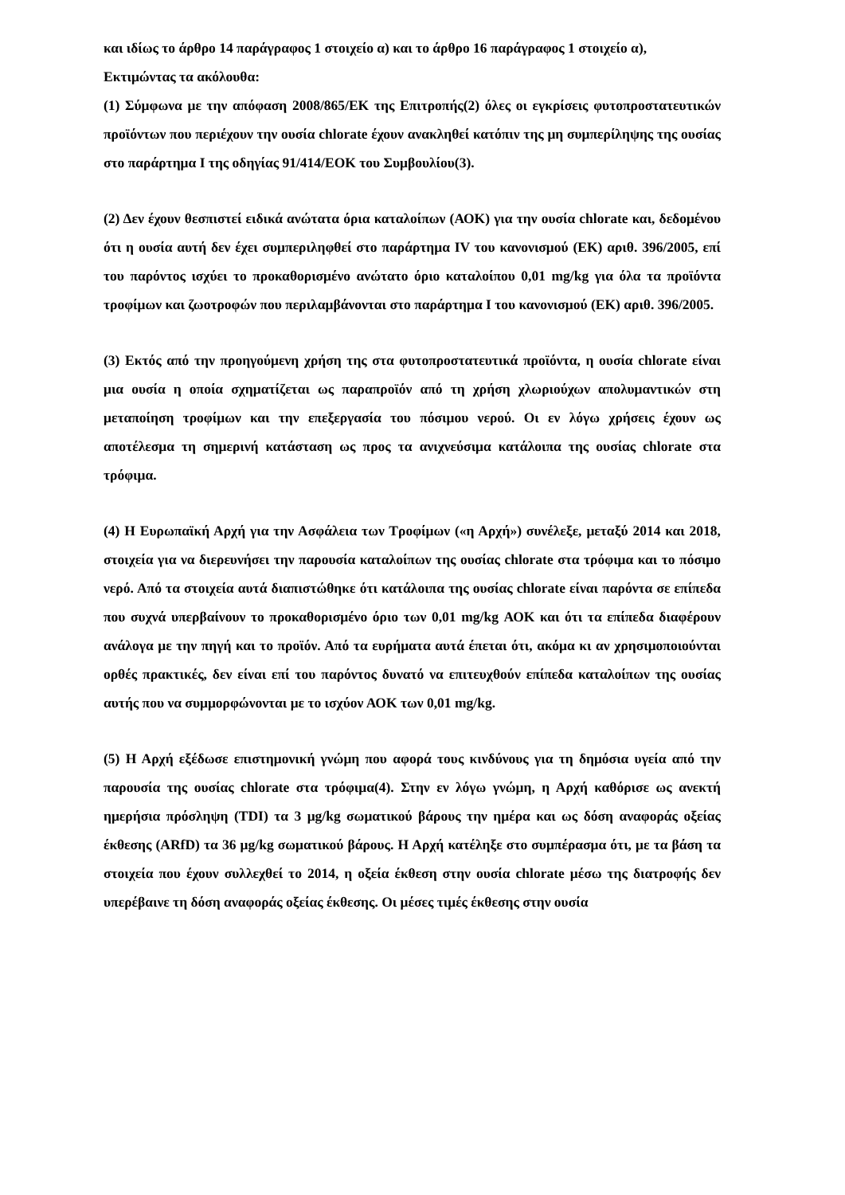και ιδίως το άρθρο 14 παράγραφος 1 στοιχείο α) και το άρθρο 16 παράγραφος 1 στοιχείο α),
Εκτιμώντας τα ακόλουθα:
(1) Σύμφωνα με την απόφαση 2008/865/ΕΚ της Επιτροπής(2) όλες οι εγκρίσεις φυτοπροστατευτικών προϊόντων που περιέχουν την ουσία chlorate έχουν ανακληθεί κατόπιν της μη συμπερίληψης της ουσίας στο παράρτημα I της οδηγίας 91/414/ΕΟΚ του Συμβουλίου(3).
(2) Δεν έχουν θεσπιστεί ειδικά ανώτατα όρια καταλοίπων (ΑΟΚ) για την ουσία chlorate και, δεδομένου ότι η ουσία αυτή δεν έχει συμπεριληφθεί στο παράρτημα IV του κανονισμού (ΕΚ) αριθ. 396/2005, επί του παρόντος ισχύει το προκαθορισμένο ανώτατο όριο καταλοίπου 0,01 mg/kg για όλα τα προϊόντα τροφίμων και ζωοτροφών που περιλαμβάνονται στο παράρτημα I του κανονισμού (ΕΚ) αριθ. 396/2005.
(3) Εκτός από την προηγούμενη χρήση της στα φυτοπροστατευτικά προϊόντα, η ουσία chlorate είναι μια ουσία η οποία σχηματίζεται ως παραπροϊόν από τη χρήση χλωριούχων απολυμαντικών στη μεταποίηση τροφίμων και την επεξεργασία του πόσιμου νερού. Οι εν λόγω χρήσεις έχουν ως αποτέλεσμα τη σημερινή κατάσταση ως προς τα ανιχνεύσιμα κατάλοιπα της ουσίας chlorate στα τρόφιμα.
(4) Η Ευρωπαϊκή Αρχή για την Ασφάλεια των Τροφίμων («η Αρχή») συνέλεξε, μεταξύ 2014 και 2018, στοιχεία για να διερευνήσει την παρουσία καταλοίπων της ουσίας chlorate στα τρόφιμα και το πόσιμο νερό. Από τα στοιχεία αυτά διαπιστώθηκε ότι κατάλοιπα της ουσίας chlorate είναι παρόντα σε επίπεδα που συχνά υπερβαίνουν το προκαθορισμένο όριο των 0,01 mg/kg ΑΟΚ και ότι τα επίπεδα διαφέρουν ανάλογα με την πηγή και το προϊόν. Από τα ευρήματα αυτά έπεται ότι, ακόμα κι αν χρησιμοποιούνται ορθές πρακτικές, δεν είναι επί του παρόντος δυνατό να επιτευχθούν επίπεδα καταλοίπων της ουσίας αυτής που να συμμορφώνονται με το ισχύον ΑΟΚ των 0,01 mg/kg.
(5) Η Αρχή εξέδωσε επιστημονική γνώμη που αφορά τους κινδύνους για τη δημόσια υγεία από την παρουσία της ουσίας chlorate στα τρόφιμα(4). Στην εν λόγω γνώμη, η Αρχή καθόρισε ως ανεκτή ημερήσια πρόσληψη (TDI) τα 3 μg/kg σωματικού βάρους την ημέρα και ως δόση αναφοράς οξείας έκθεσης (ARfD) τα 36 μg/kg σωματικού βάρους. Η Αρχή κατέληξε στο συμπέρασμα ότι, με τα βάση τα στοιχεία που έχουν συλλεχθεί το 2014, η οξεία έκθεση στην ουσία chlorate μέσω της διατροφής δεν υπερέβαινε τη δόση αναφοράς οξείας έκθεσης. Οι μέσες τιμές έκθεσης στην ουσία